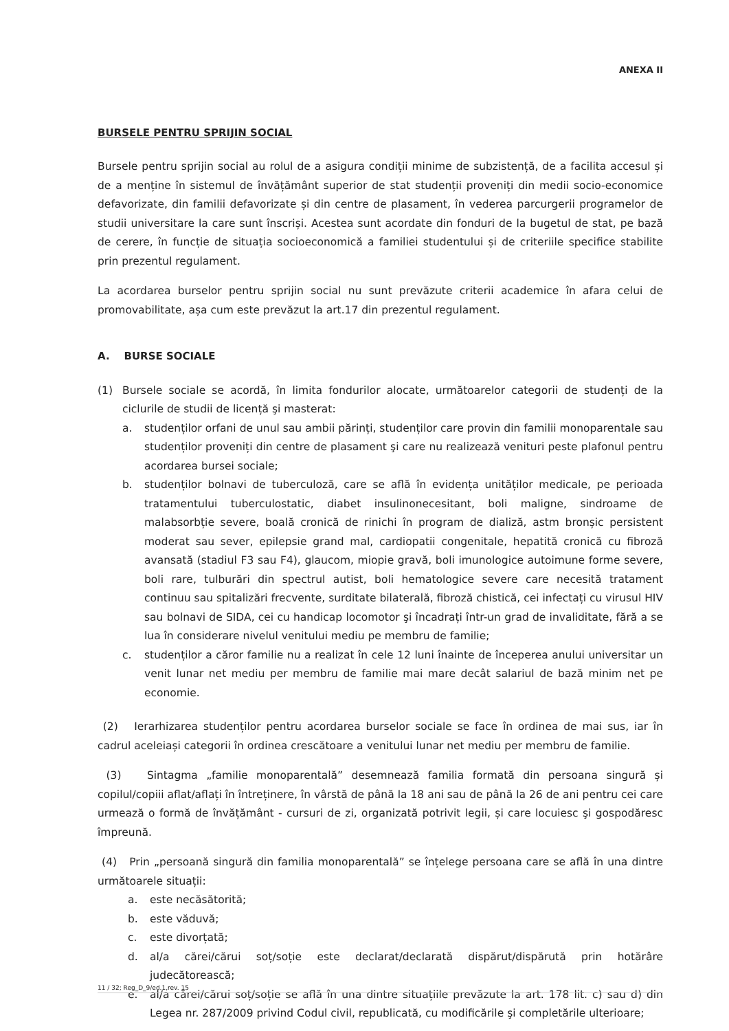ANEXA II
BURSELE PENTRU SPRIJIN SOCIAL
Bursele pentru sprijin social au rolul de a asigura condiții minime de subzistență, de a facilita accesul și de a menține în sistemul de învățământ superior de stat studenții proveniți din medii socio-economice defavorizate, din familii defavorizate și din centre de plasament, în vederea parcurgerii programelor de studii universitare la care sunt înscriși. Acestea sunt acordate din fonduri de la bugetul de stat, pe bază de cerere, în funcție de situația socioeconomică a familiei studentului și de criteriile specifice stabilite prin prezentul regulament.
La acordarea burselor pentru sprijin social nu sunt prevăzute criterii academice în afara celui de promovabilitate, așa cum este prevăzut la art.17 din prezentul regulament.
A. BURSE SOCIALE
(1) Bursele sociale se acordă, în limita fondurilor alocate, următoarelor categorii de studenți de la ciclurile de studii de licență şi masterat:
a. studenților orfani de unul sau ambii părinți, studenților care provin din familii monoparentale sau studenților proveniți din centre de plasament şi care nu realizează venituri peste plafonul pentru acordarea bursei sociale;
b. studenților bolnavi de tuberculoză, care se află în evidența unităților medicale, pe perioada tratamentului tuberculostatic, diabet insulinonecesitant, boli maligne, sindroame de malabsorbție severe, boală cronică de rinichi în program de dializă, astm bronșic persistent moderat sau sever, epilepsie grand mal, cardiopatii congenitale, hepatită cronică cu fibroză avansată (stadiul F3 sau F4), glaucom, miopie gravă, boli imunologice autoimune forme severe, boli rare, tulburări din spectrul autist, boli hematologice severe care necesită tratament continuu sau spitalizări frecvente, surditate bilaterală, fibroză chistică, cei infectați cu virusul HIV sau bolnavi de SIDA, cei cu handicap locomotor şi încadrați într-un grad de invaliditate, fără a se lua în considerare nivelul venitului mediu pe membru de familie;
c. studenților a căror familie nu a realizat în cele 12 luni înainte de începerea anului universitar un venit lunar net mediu per membru de familie mai mare decât salariul de bază minim net pe economie.
(2) Ierarhizarea studenților pentru acordarea burselor sociale se face în ordinea de mai sus, iar în cadrul aceleiași categorii în ordinea crescătoare a venitului lunar net mediu per membru de familie.
(3) Sintagma „familie monoparentală” desemnează familia formată din persoana singură și copilul/copiii aflat/aflați în întreținere, în vârstă de până la 18 ani sau de până la 26 de ani pentru cei care urmează o formă de învățământ - cursuri de zi, organizată potrivit legii, și care locuiesc şi gospodăresc împreună.
(4) Prin „persoană singură din familia monoparentală” se înțelege persoana care se află în una dintre următoarele situații:
a. este necăsătorită;
b. este văduvă;
c. este divorțată;
d. al/a cărei/cărui soț/soție este declarat/declarată dispărut/dispărută prin hotărâre judecătorească;
e. al/a cărei/cărui soț/soție se află în una dintre situațiile prevăzute la art. 178 lit. c) sau d) din Legea nr. 287/2009 privind Codul civil, republicată, cu modificările şi completările ulterioare;
11 / 32; Reg_D_9/ed.1,rev. 15